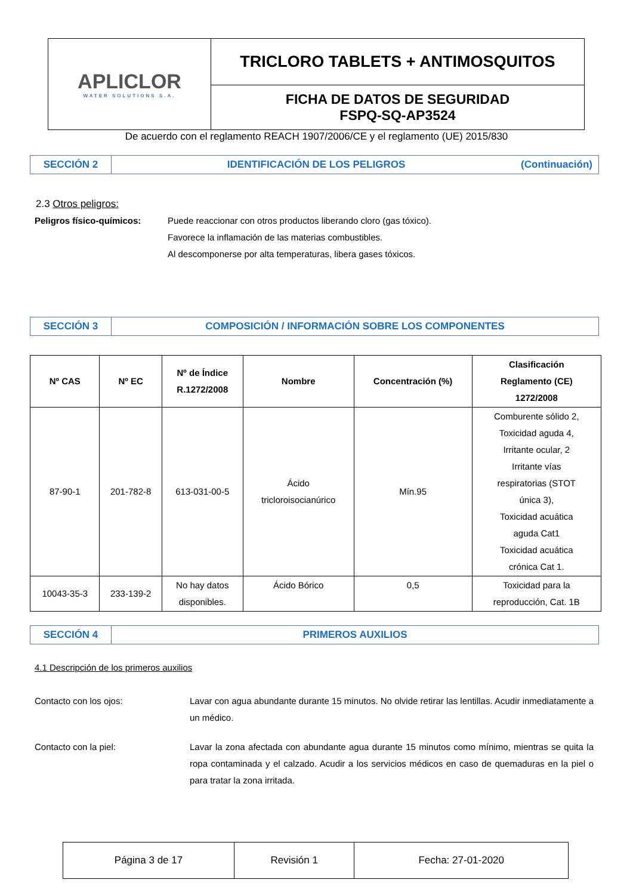| APLICLOR WATER SOLUTIONS S.A. | TRICLORO TABLETS + ANTIMOSQUITOS |
| | FICHA DE DATOS DE SEGURIDAD FSPQ-SQ-AP3524 |
De acuerdo con el reglamento REACH 1907/2006/CE y el reglamento (UE) 2015/830
SECCIÓN 2
IDENTIFICACIÓN DE LOS PELIGROS (Continuación)
2.3 Otros peligros:
Peligros físico-químicos:
Puede reaccionar con otros productos liberando cloro (gas tóxico).
Favorece la inflamación de las materias combustibles.
Al descomponerse por alta temperaturas, libera gases tóxicos.
SECCIÓN 3
COMPOSICIÓN / INFORMACIÓN SOBRE LOS COMPONENTES
| Nº CAS | Nº EC | Nº de Índice R.1272/2008 | Nombre | Concentración (%) | Clasificación Reglamento (CE) 1272/2008 |
| --- | --- | --- | --- | --- | --- |
| 87-90-1 | 201-782-8 | 613-031-00-5 | Ácido tricloroisocianúrico | Mín.95 | Comburente sólido 2, Toxicidad aguda 4, Irritante ocular, 2 Irritante vías respiratorias (STOT única 3), Toxicidad acuática aguda Cat1 Toxicidad acuática crónica Cat 1. |
| 10043-35-3 | 233-139-2 | No hay datos disponibles. | Ácido Bórico | 0,5 | Toxicidad para la reproducción, Cat. 1B |
SECCIÓN 4
PRIMEROS AUXILIOS
4.1 Descripción de los primeros auxilios
Contacto con los ojos:
Lavar con agua abundante durante 15 minutos. No olvide retirar las lentillas. Acudir inmediatamente a un médico.
Contacto con la piel:
Lavar la zona afectada con abundante agua durante 15 minutos como mínimo, mientras se quita la ropa contaminada y el calzado. Acudir a los servicios médicos en caso de quemaduras en la piel o para tratar la zona irritada.
| Página 3 de 17 | Revisión 1 | Fecha: 27-01-2020 |